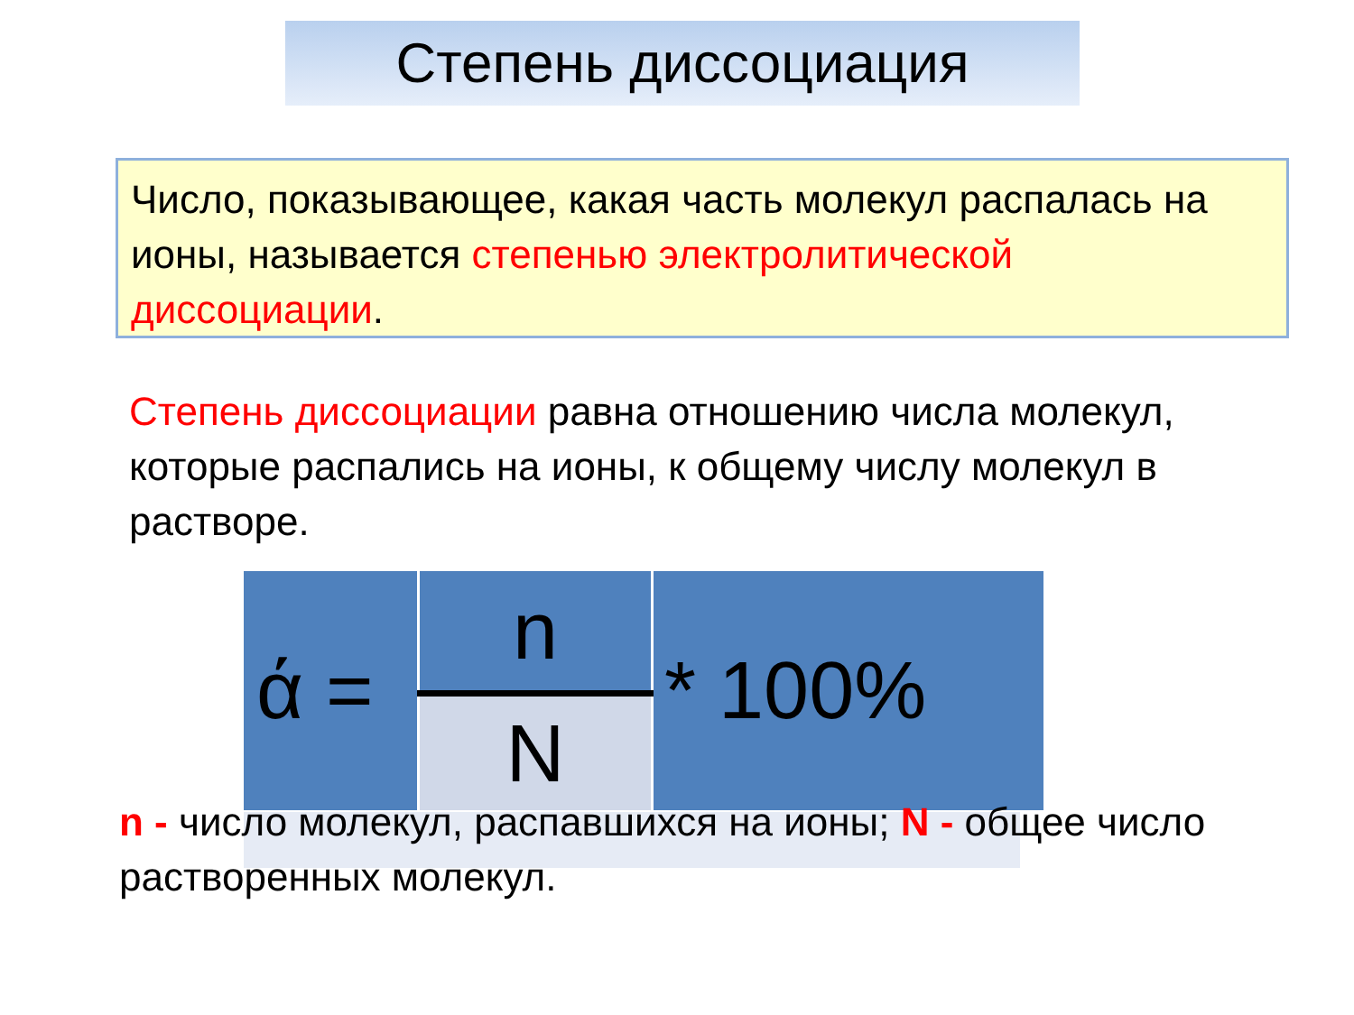Степень диссоциация
Число, показывающее, какая часть молекул распалась на ионы, называется степенью электролитической диссоциации.
Степень диссоциации равна отношению числа молекул, которые распались на ионы, к общему числу молекул в растворе.
| ά = | n | * 100% |
| | N | |
n - число молекул, распавшихся на ионы; N - общее число растворенных молекул.